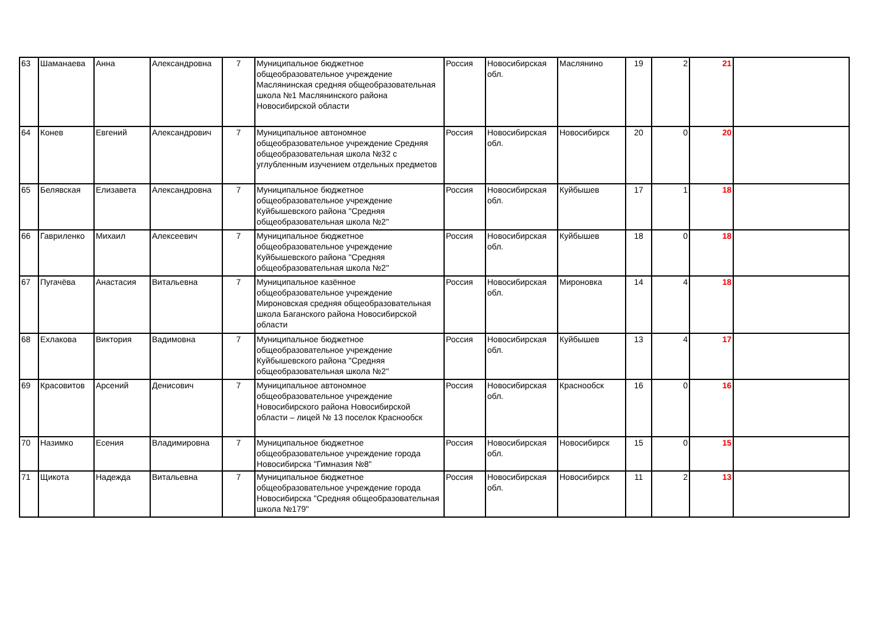| 63 | Шаманаева | Анна | Александровна | 7 | Муниципальное бюджетное общеобразовательное учреждение Маслянинская средняя общеобразовательная школа №1 Маслянинского района Новосибирской области | Россия | Новосибирская обл. | Маслянино | 19 | 2 | 21 | |
| 64 | Конев | Евгений | Александрович | 7 | Муниципальное автономное общеобразовательное учреждение Средняя общеобразовательная школа №32 с углубленным изучением отдельных предметов | Россия | Новосибирская обл. | Новосибирск | 20 | 0 | 20 | |
| 65 | Белявская | Елизавета | Александровна | 7 | Муниципальное бюджетное общеобразовательное учреждение Куйбышевского района "Средняя общеобразовательная школа №2" | Россия | Новосибирская обл. | Куйбышев | 17 | 1 | 18 | |
| 66 | Гавриленко | Михаил | Алексеевич | 7 | Муниципальное бюджетное общеобразовательное учреждение Куйбышевского района "Средняя общеобразовательная школа №2" | Россия | Новосибирская обл. | Куйбышев | 18 | 0 | 18 | |
| 67 | Пугачёва | Анастасия | Витальевна | 7 | Муниципальное казённое общеобразовательное учреждение Мироновская средняя общеобразовательная школа Баганского района Новосибирской области | Россия | Новосибирская обл. | Мироновка | 14 | 4 | 18 | |
| 68 | Ехлакова | Виктория | Вадимовна | 7 | Муниципальное бюджетное общеобразовательное учреждение Куйбышевского района "Средняя общеобразовательная школа №2" | Россия | Новосибирская обл. | Куйбышев | 13 | 4 | 17 | |
| 69 | Красовитов | Арсений | Денисович | 7 | Муниципальное автономное общеобразовательное учреждение Новосибирского района Новосибирской области – лицей № 13 поселок Краснообск | Россия | Новосибирская обл. | Краснообск | 16 | 0 | 16 | |
| 70 | Назимко | Есения | Владимировна | 7 | Муниципальное бюджетное общеобразовательное учреждение города Новосибирска "Гимназия №8" | Россия | Новосибирская обл. | Новосибирск | 15 | 0 | 15 | |
| 71 | Щикота | Надежда | Витальевна | 7 | Муниципальное бюджетное общеобразовательное учреждение города Новосибирска "Средняя общеобразовательная школа №179" | Россия | Новосибирская обл. | Новосибирск | 11 | 2 | 13 | |